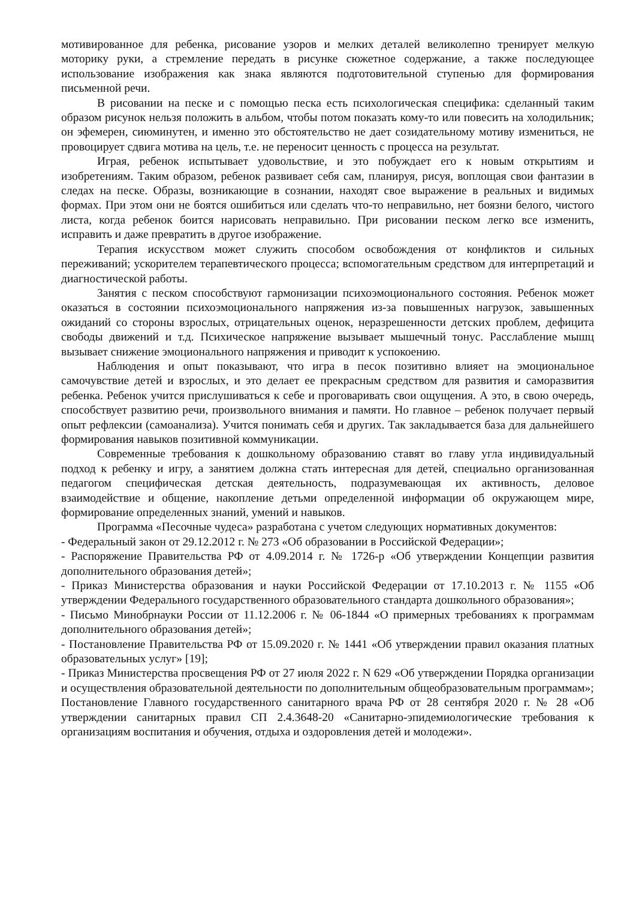мотивированное для ребенка, рисование узоров и мелких деталей великолепно тренирует мелкую моторику руки, а стремление передать в рисунке сюжетное содержание, а также последующее использование изображения как знака являются подготовительной ступенью для формирования письменной речи.
В рисовании на песке и с помощью песка есть психологическая специфика: сделанный таким образом рисунок нельзя положить в альбом, чтобы потом показать кому-то или повесить на холодильник; он эфемерен, сиюминутен, и именно это обстоятельство не дает созидательному мотиву измениться, не провоцирует сдвига мотива на цель, т.е. не переносит ценность с процесса на результат.
Играя, ребенок испытывает удовольствие, и это побуждает его к новым открытиям и изобретениям. Таким образом, ребенок развивает себя сам, планируя, рисуя, воплощая свои фантазии в следах на песке. Образы, возникающие в сознании, находят свое выражение в реальных и видимых формах. При этом они не боятся ошибиться или сделать что-то неправильно, нет боязни белого, чистого листа, когда ребенок боится нарисовать неправильно. При рисовании песком легко все изменить, исправить и даже превратить в другое изображение.
Терапия искусством может служить способом освобождения от конфликтов и сильных переживаний; ускорителем терапевтического процесса; вспомогательным средством для интерпретаций и диагностической работы.
Занятия с песком способствуют гармонизации психоэмоционального состояния. Ребенок может оказаться в состоянии психоэмоционального напряжения из-за повышенных нагрузок, завышенных ожиданий со стороны взрослых, отрицательных оценок, неразрешенности детских проблем, дефицита свободы движений и т.д. Психическое напряжение вызывает мышечный тонус. Расслабление мышц вызывает снижение эмоционального напряжения и приводит к успокоению.
Наблюдения и опыт показывают, что игра в песок позитивно влияет на эмоциональное самочувствие детей и взрослых, и это делает ее прекрасным средством для развития и саморазвития ребенка. Ребенок учится прислушиваться к себе и проговаривать свои ощущения. А это, в свою очередь, способствует развитию речи, произвольного внимания и памяти. Но главное – ребенок получает первый опыт рефлексии (самоанализа). Учится понимать себя и других. Так закладывается база для дальнейшего формирования навыков позитивной коммуникации.
Современные требования к дошкольному образованию ставят во главу угла индивидуальный подход к ребенку и игру, а занятием должна стать интересная для детей, специально организованная педагогом специфическая детская деятельность, подразумевающая их активность, деловое взаимодействие и общение, накопление детьми определенной информации об окружающем мире, формирование определенных знаний, умений и навыков.
Программа «Песочные чудеса» разработана с учетом следующих нормативных документов:
- Федеральный закон от 29.12.2012 г. № 273 «Об образовании в Российской Федерации»;
- Распоряжение Правительства РФ от 4.09.2014 г. № 1726-р «Об утверждении Концепции развития дополнительного образования детей»;
- Приказ Министерства образования и науки Российской Федерации от 17.10.2013 г. № 1155 «Об утверждении Федерального государственного образовательного стандарта дошкольного образования»;
- Письмо Минобрнауки России от 11.12.2006 г. № 06-1844 «О примерных требованиях к программам дополнительного образования детей»;
- Постановление Правительства РФ от 15.09.2020 г. № 1441 «Об утверждении правил оказания платных образовательных услуг» [19];
- Приказ Министерства просвещения РФ от 27 июля 2022 г. N 629 «Об утверждении Порядка организации и осуществления образовательной деятельности по дополнительным общеобразовательным программам»;
Постановление Главного государственного санитарного врача РФ от 28 сентября 2020 г. № 28 «Об утверждении санитарных правил СП 2.4.3648-20 «Санитарно-эпидемиологические требования к организациям воспитания и обучения, отдыха и оздоровления детей и молодежи».